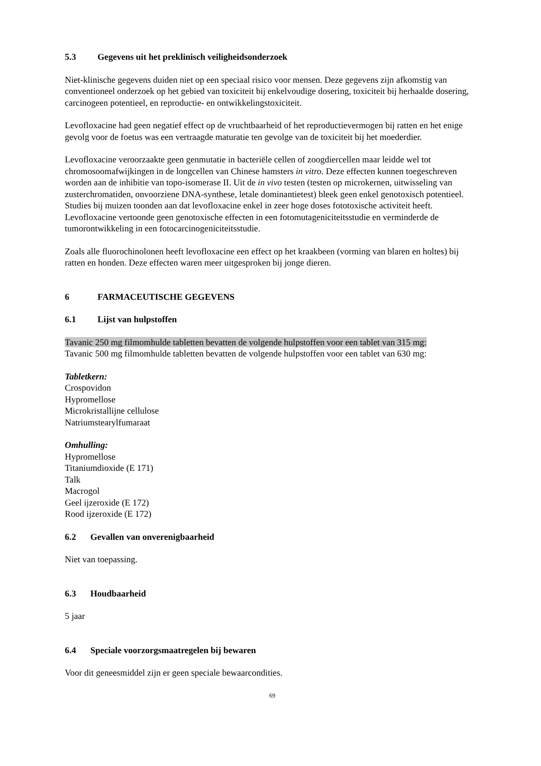5.3 Gegevens uit het preklinisch veiligheidsonderzoek
Niet-klinische gegevens duiden niet op een speciaal risico voor mensen. Deze gegevens zijn afkomstig van conventioneel onderzoek op het gebied van toxiciteit bij enkelvoudige dosering, toxiciteit bij herhaalde dosering, carcinogeen potentieel, en reproductie- en ontwikkelingstoxiciteit.
Levofloxacine had geen negatief effect op de vruchtbaarheid of het reproductievermogen bij ratten en het enige gevolg voor de foetus was een vertraagde maturatie ten gevolge van de toxiciteit bij het moederdier.
Levofloxacine veroorzaakte geen genmutatie in bacteriële cellen of zoogdiercellen maar leidde wel tot chromosoomafwijkingen in de longcellen van Chinese hamsters in vitro. Deze effecten kunnen toegeschreven worden aan de inhibitie van topo-isomerase II. Uit de in vivo testen (testen op microkernen, uitwisseling van zusterchromatiden, onvoorziene DNA-synthese, letale dominantietest) bleek geen enkel genotoxisch potentieel.
Studies bij muizen toonden aan dat levofloxacine enkel in zeer hoge doses fototoxische activiteit heeft. Levofloxacine vertoonde geen genotoxische effecten in een fotomutageniciteitsstudie en verminderde de tumorontwikkeling in een fotocarcinogeniciteitsstudie.
Zoals alle fluorochinolonen heeft levofloxacine een effect op het kraakbeen (vorming van blaren en holtes) bij ratten en honden. Deze effecten waren meer uitgesproken bij jonge dieren.
6 FARMACEUTISCHE GEGEVENS
6.1 Lijst van hulpstoffen
Tavanic 250 mg filmomhulde tabletten bevatten de volgende hulpstoffen voor een tablet van 315 mg:
Tavanic 500 mg filmomhulde tabletten bevatten de volgende hulpstoffen voor een tablet van 630 mg:
Tabletkern:
Crospovidon
Hypromellose
Microkristallijne cellulose
Natriumstearylfumaraat
Omhulling:
Hypromellose
Titaniumdioxide (E 171)
Talk
Macrogol
Geel ijzeroxide (E 172)
Rood ijzeroxide (E 172)
6.2 Gevallen van onverenigbaarheid
Niet van toepassing.
6.3 Houdbaarheid
5 jaar
6.4 Speciale voorzorgsmaatregelen bij bewaren
Voor dit geneesmiddel zijn er geen speciale bewaarcondities.
69